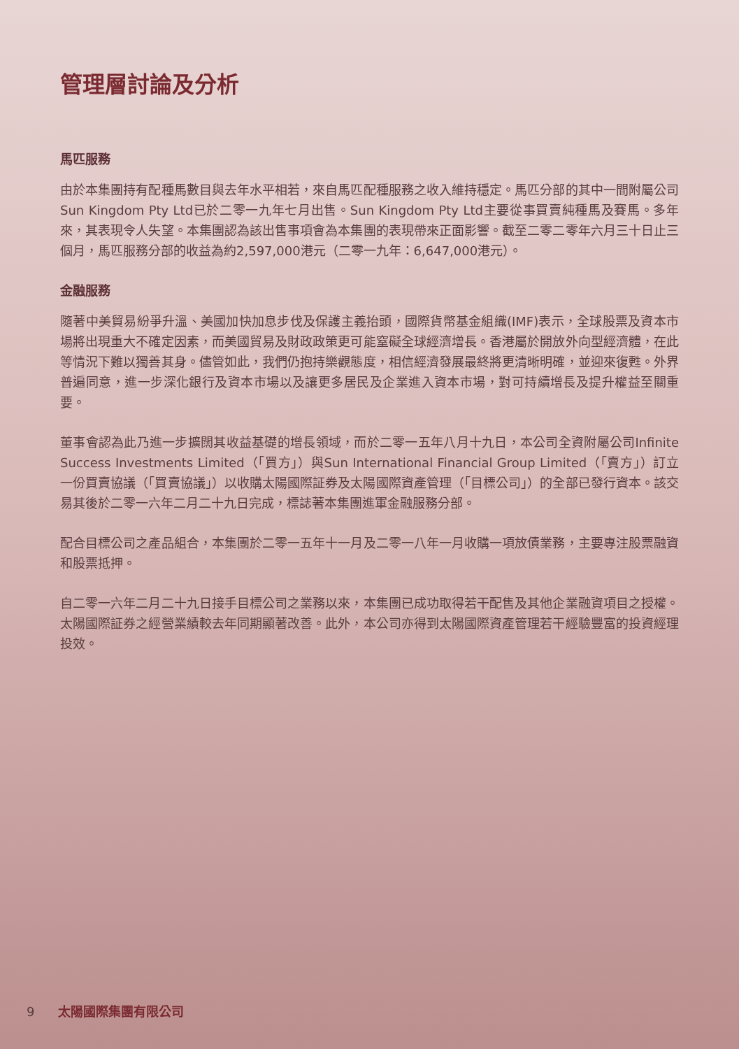管理層討論及分析
馬匹服務
由於本集團持有配種馬數目與去年水平相若，來自馬匹配種服務之收入維持穩定。馬匹分部的其中一間附屬公司Sun Kingdom Pty Ltd已於二零一九年七月出售。Sun Kingdom Pty Ltd主要從事買賣純種馬及賽馬。多年來，其表現令人失望。本集團認為該出售事項會為本集團的表現帶來正面影響。截至二零二零年六月三十日止三個月，馬匹服務分部的收益為約2,597,000港元（二零一九年：6,647,000港元）。
金融服務
隨著中美貿易紛爭升溫、美國加快加息步伐及保護主義抬頭，國際貨幣基金組織(IMF)表示，全球股票及資本市場將出現重大不確定因素，而美國貿易及財政政策更可能窒礙全球經濟增長。香港屬於開放外向型經濟體，在此等情況下難以獨善其身。儘管如此，我們仍抱持樂觀態度，相信經濟發展最終將更清晰明確，並迎來復甦。外界普遍同意，進一步深化銀行及資本市場以及讓更多居民及企業進入資本市場，對可持續增長及提升權益至關重要。
董事會認為此乃進一步擴闊其收益基礎的增長領域，而於二零一五年八月十九日，本公司全資附屬公司Infinite Success Investments Limited（「買方」）與Sun International Financial Group Limited（「賣方」）訂立一份買賣協議（「買賣協議」）以收購太陽國際証券及太陽國際資產管理（「目標公司」）的全部已發行資本。該交易其後於二零一六年二月二十九日完成，標誌著本集團進軍金融服務分部。
配合目標公司之產品組合，本集團於二零一五年十一月及二零一八年一月收購一項放債業務，主要專注股票融資和股票抵押。
自二零一六年二月二十九日接手目標公司之業務以來，本集團已成功取得若干配售及其他企業融資項目之授權。太陽國際証券之經營業績較去年同期顯著改善。此外，本公司亦得到太陽國際資產管理若干經驗豐富的投資經理投效。
9 太陽國際集團有限公司